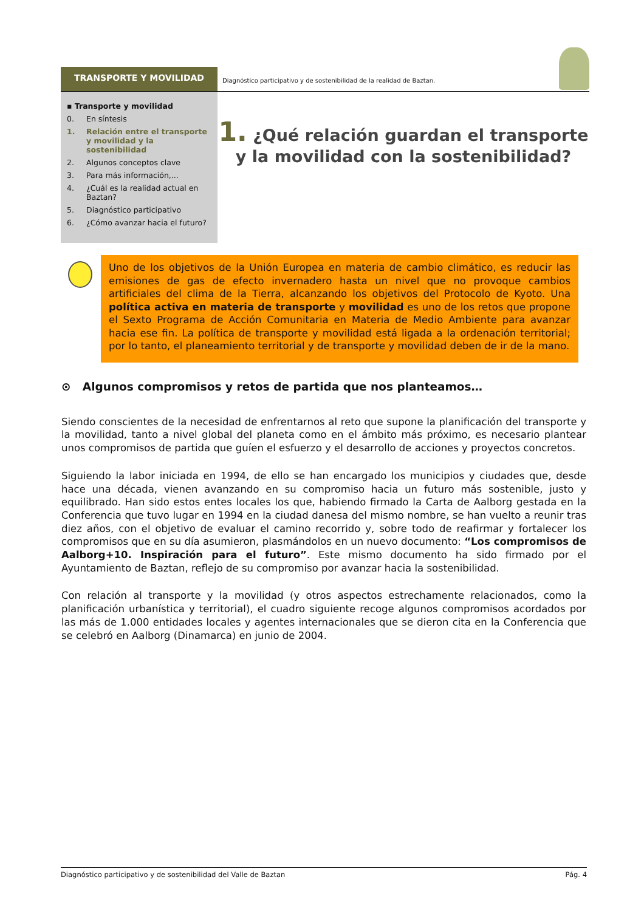TRANSPORTE Y MOVILIDAD
Diagnóstico participativo y de sostenibilidad de la realidad de Baztan.
▪ Transporte y movilidad
0. En síntesis
1. Relación entre el transporte y movilidad y la sostenibilidad
2. Algunos conceptos clave
3. Para más información,...
4. ¿Cuál es la realidad actual en Baztan?
5. Diagnóstico participativo
6. ¿Cómo avanzar hacia el futuro?
1. ¿Qué relación guardan el transporte y la movilidad con la sostenibilidad?
Uno de los objetivos de la Unión Europea en materia de cambio climático, es reducir las emisiones de gas de efecto invernadero hasta un nivel que no provoque cambios artificiales del clima de la Tierra, alcanzando los objetivos del Protocolo de Kyoto. Una política activa en materia de transporte y movilidad es uno de los retos que propone el Sexto Programa de Acción Comunitaria en Materia de Medio Ambiente para avanzar hacia ese fin. La política de transporte y movilidad está ligada a la ordenación territorial; por lo tanto, el planeamiento territorial y de transporte y movilidad deben de ir de la mano.
⊙ Algunos compromisos y retos de partida que nos planteamos…
Siendo conscientes de la necesidad de enfrentarnos al reto que supone la planificación del transporte y la movilidad, tanto a nivel global del planeta como en el ámbito más próximo, es necesario plantear unos compromisos de partida que guíen el esfuerzo y el desarrollo de acciones y proyectos concretos.
Siguiendo la labor iniciada en 1994, de ello se han encargado los municipios y ciudades que, desde hace una década, vienen avanzando en su compromiso hacia un futuro más sostenible, justo y equilibrado. Han sido estos entes locales los que, habiendo firmado la Carta de Aalborg gestada en la Conferencia que tuvo lugar en 1994 en la ciudad danesa del mismo nombre, se han vuelto a reunir tras diez años, con el objetivo de evaluar el camino recorrido y, sobre todo de reafirmar y fortalecer los compromisos que en su día asumieron, plasmándolos en un nuevo documento: “Los compromisos de Aalborg+10. Inspiración para el futuro”. Este mismo documento ha sido firmado por el Ayuntamiento de Baztan, reflejo de su compromiso por avanzar hacia la sostenibilidad.
Con relación al transporte y la movilidad (y otros aspectos estrechamente relacionados, como la planificación urbanística y territorial), el cuadro siguiente recoge algunos compromisos acordados por las más de 1.000 entidades locales y agentes internacionales que se dieron cita en la Conferencia que se celebró en Aalborg (Dinamarca) en junio de 2004.
Diagnóstico participativo y de sostenibilidad del Valle de Baztan Pág. 4